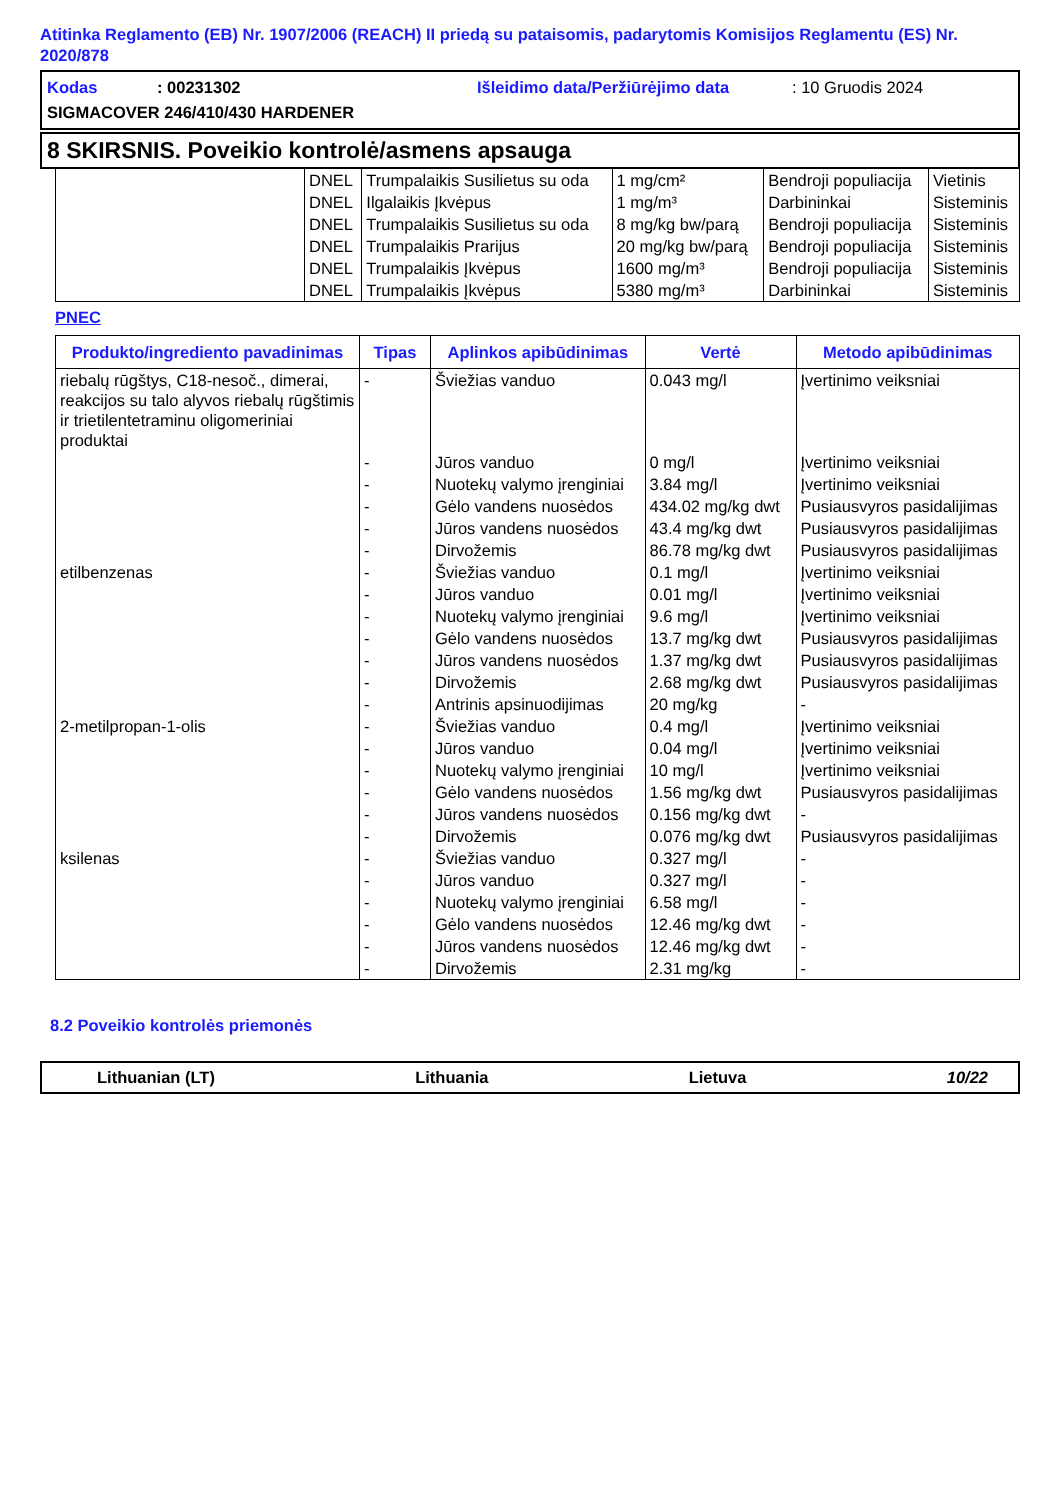Atitinka Reglamento (EB) Nr. 1907/2006 (REACH) II priedą su pataisomis, padarytomis Komisijos Reglamentu (ES) Nr. 2020/878
Kodas: 00231302 Išleidimo data/Peržiūrėjimo data: 10 Gruodis 2024
SIGMACOVER 246/410/430 HARDENER
8 SKIRSNIS. Poveikio kontrolė/asmens apsauga
| | DNEL | Trumpalaikis Susilietus su oda | 1 mg/cm² | Bendroji populiacija | Vietinis |
| | DNEL | Ilgalaikis Įkvėpus | 1 mg/m³ | Darbininkai | Sisteminis |
| | DNEL | Trumpalaikis Susilietus su oda | 8 mg/kg bw/parą | Bendroji populiacija | Sisteminis |
| | DNEL | Trumpalaikis Prarijus | 20 mg/kg bw/parą | Bendroji populiacija | Sisteminis |
| | DNEL | Trumpalaikis Įkvėpus | 1600 mg/m³ | Bendroji populiacija | Sisteminis |
| | DNEL | Trumpalaikis Įkvėpus | 5380 mg/m³ | Darbininkai | Sisteminis |
PNEC
| Produkto/ingrediento pavadinimas | Tipas | Aplinkos apibūdinimas | Vertė | Metodo apibūdinimas |
| --- | --- | --- | --- | --- |
| riebalų rūgštys, C18-nesoč., dimerai, reakcijos su talo alyvos riebalų rūgštimis ir trietilentetraminu oligomeriniai produktai | - | Šviežias vanduo | 0.043 mg/l | Įvertinimo veiksniai |
| | - | Jūros vanduo | 0 mg/l | Įvertinimo veiksniai |
| | - | Nuotekų valymo įrenginiai | 3.84 mg/l | Įvertinimo veiksniai |
| | - | Gėlo vandens nuosėdos | 434.02 mg/kg dwt | Pusiausvyros pasidalijimas |
| | - | Jūros vandens nuosėdos | 43.4 mg/kg dwt | Pusiausvyros pasidalijimas |
| | - | Dirvožemis | 86.78 mg/kg dwt | Pusiausvyros pasidalijimas |
| etilbenzenas | - | Šviežias vanduo | 0.1 mg/l | Įvertinimo veiksniai |
| | - | Jūros vanduo | 0.01 mg/l | Įvertinimo veiksniai |
| | - | Nuotekų valymo įrenginiai | 9.6 mg/l | Įvertinimo veiksniai |
| | - | Gėlo vandens nuosėdos | 13.7 mg/kg dwt | Pusiausvyros pasidalijimas |
| | - | Jūros vandens nuosėdos | 1.37 mg/kg dwt | Pusiausvyros pasidalijimas |
| | - | Dirvožemis | 2.68 mg/kg dwt | Pusiausvyros pasidalijimas |
| | - | Antrinis apsinuodijimas | 20 mg/kg | - |
| 2-metilpropan-1-olis | - | Šviežias vanduo | 0.4 mg/l | Įvertinimo veiksniai |
| | - | Jūros vanduo | 0.04 mg/l | Įvertinimo veiksniai |
| | - | Nuotekų valymo įrenginiai | 10 mg/l | Įvertinimo veiksniai |
| | - | Gėlo vandens nuosėdos | 1.56 mg/kg dwt | Pusiausvyros pasidalijimas |
| | - | Jūros vandens nuosėdos | 0.156 mg/kg dwt | - |
| | - | Dirvožemis | 0.076 mg/kg dwt | Pusiausvyros pasidalijimas |
| ksilenas | - | Šviežias vanduo | 0.327 mg/l | - |
| | - | Jūros vanduo | 0.327 mg/l | - |
| | - | Nuotekų valymo įrenginiai | 6.58 mg/l | - |
| | - | Gėlo vandens nuosėdos | 12.46 mg/kg dwt | - |
| | - | Jūros vandens nuosėdos | 12.46 mg/kg dwt | - |
| | - | Dirvožemis | 2.31 mg/kg | - |
8.2 Poveikio kontrolės priemonės
Lithuanian (LT) Lithuania Lietuva 10/22